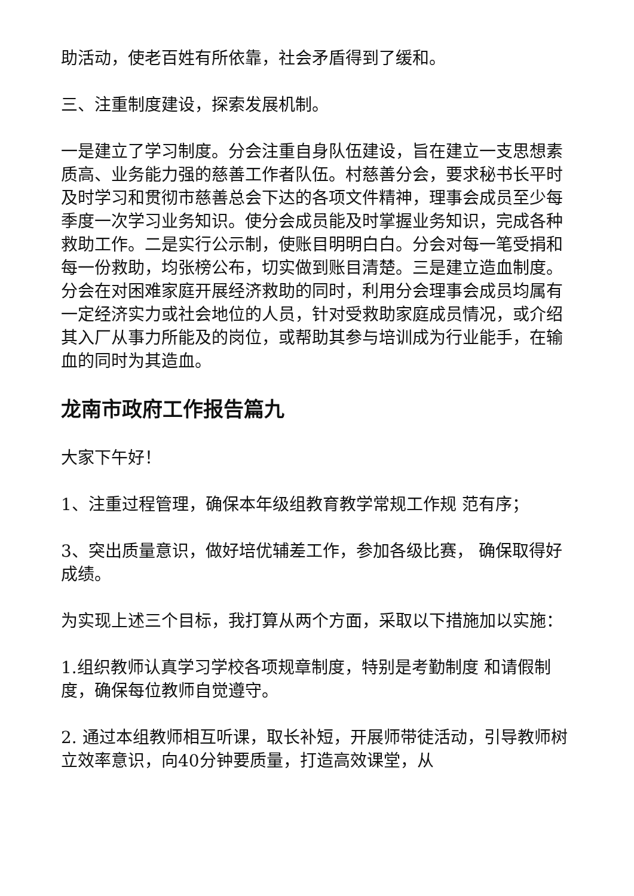助活动，使老百姓有所依靠，社会矛盾得到了缓和。
三、注重制度建设，探索发展机制。
一是建立了学习制度。分会注重自身队伍建设，旨在建立一支思想素质高、业务能力强的慈善工作者队伍。村慈善分会，要求秘书长平时及时学习和贯彻市慈善总会下达的各项文件精神，理事会成员至少每季度一次学习业务知识。使分会成员能及时掌握业务知识，完成各种救助工作。二是实行公示制，使账目明明白白。分会对每一笔受捐和每一份救助，均张榜公布，切实做到账目清楚。三是建立造血制度。分会在对困难家庭开展经济救助的同时，利用分会理事会成员均属有一定经济实力或社会地位的人员，针对受救助家庭成员情况，或介绍其入厂从事力所能及的岗位，或帮助其参与培训成为行业能手，在输血的同时为其造血。
龙南市政府工作报告篇九
大家下午好！
1、注重过程管理，确保本年级组教育教学常规工作规 范有序；
3、突出质量意识，做好培优辅差工作，参加各级比赛， 确保取得好成绩。
为实现上述三个目标，我打算从两个方面，采取以下措施加以实施：
1.组织教师认真学习学校各项规章制度，特别是考勤制度 和请假制度，确保每位教师自觉遵守。
2. 通过本组教师相互听课，取长补短，开展师带徒活动，引导教师树立效率意识，向40分钟要质量，打造高效课堂，从